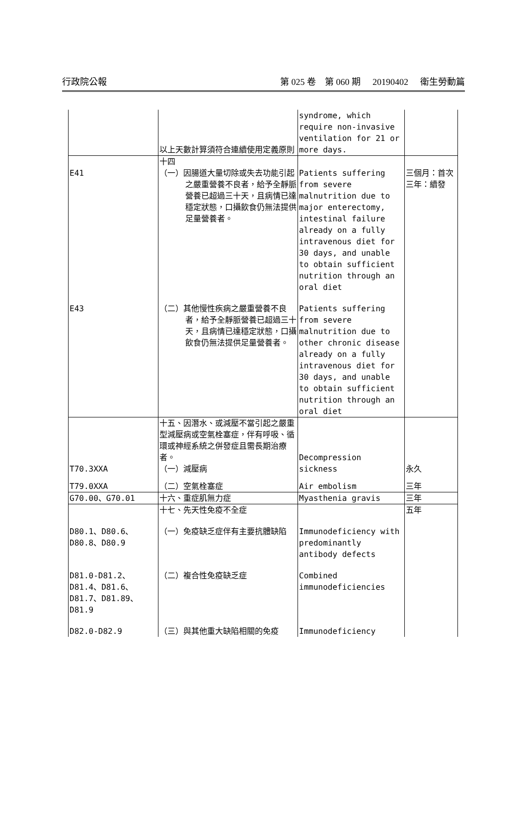行政院公報 第 025 卷　第 060 期 20190402 衛生勞動篇
| | 以上天數計算須符合連續使用定義原則 | syndrome, which require non-invasive ventilation for 21 or more days. | |
| E41 | 十四 （一）因腸道大量切除或失去功能引起之嚴重營養不良者，給予全靜脈營養已超過三十天，且病情已達穩定狀態，口攝飲食仍無法提供足量營養者。 | Patients suffering from severe malnutrition due to major enterectomy, intestinal failure already on a fully intravenous diet for 30 days, and unable to obtain sufficient nutrition through an oral diet | 三個月：首次 三年：續發 |
| E43 | （二）其他慢性疾病之嚴重營養不良者，給予全靜脈營養已超過三十天，且病情已達穩定狀態，口攝飲食仍無法提供足量營養者。 | Patients suffering from severe malnutrition due to other chronic disease already on a fully intravenous diet for 30 days, and unable to obtain sufficient nutrition through an oral diet | |
| T70.3XXA | 十五、因潛水、或減壓不當引起之嚴重型減壓病或空氣栓塞症，伴有呼吸、循環或神經系統之併發症且需長期治療者。 （一）減壓病 | Decompression sickness | 永久 |
| T79.0XXA | （二）空氣栓塞症 | Air embolism | 三年 |
| G70.00、G70.01 | 十六、重症肌無力症 | Myasthenia gravis | 三年 |
| | 十七、先天性免疫不全症 | | 五年 |
| D80.1、D80.6、D80.8、D80.9 | （一）免疫缺乏症伴有主要抗體缺陷 | Immunodeficiency with predominantly antibody defects | |
| D81.0-D81.2、D81.4、D81.6、D81.7、D81.89、D81.9 | （二）複合性免疫缺乏症 | Combined immunodeficiencies | |
| D82.0-D82.9 | （三）與其他重大缺陷相關的免疫 | Immunodeficiency | |